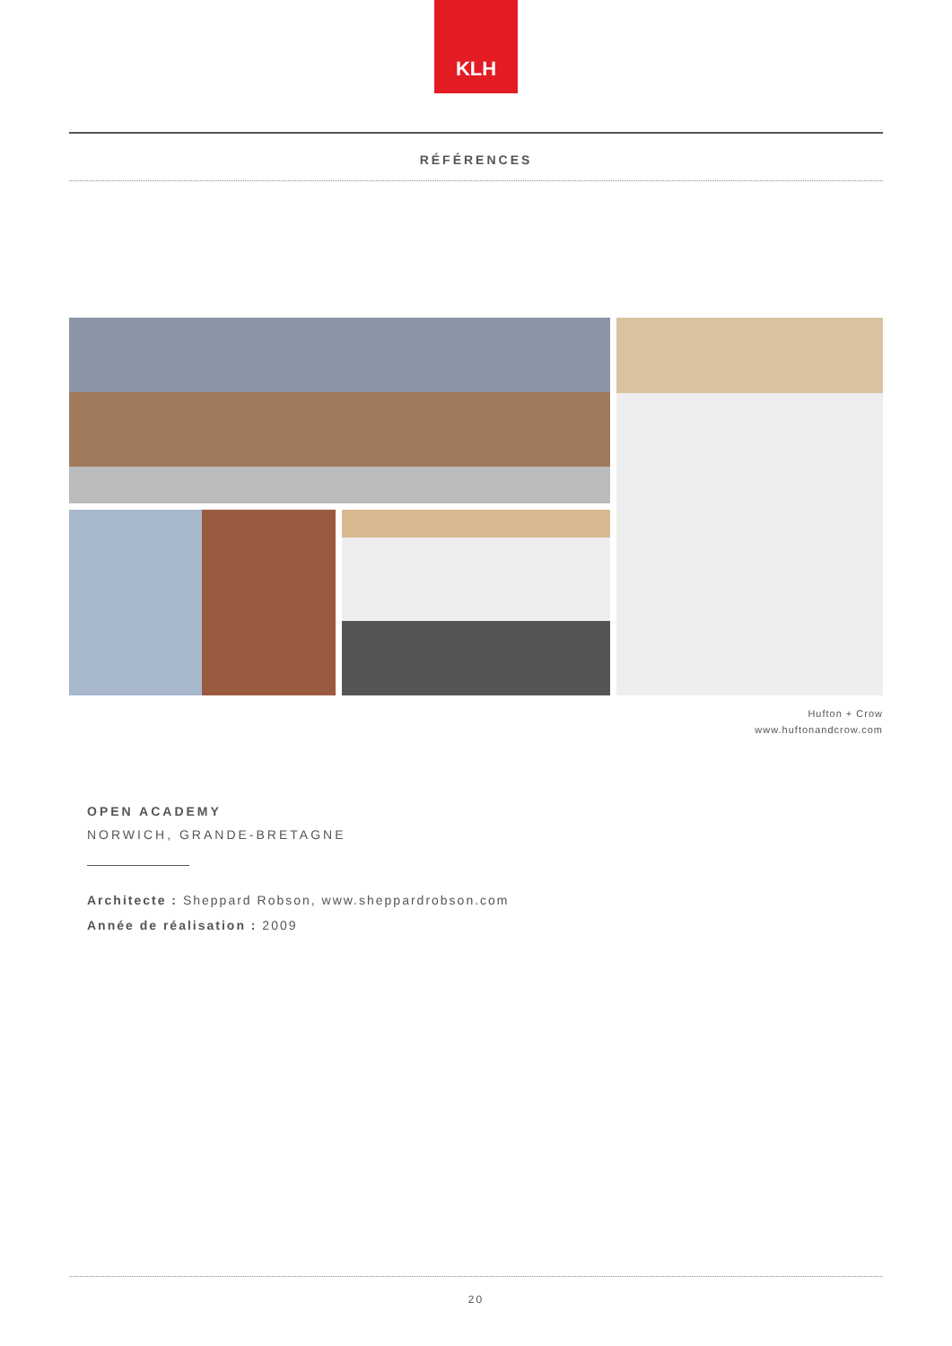KLH
RÉFÉRENCES
Hufton + Crow
www.huftonandcrow.com
OPEN ACADEMY
NORWICH, GRANDE-BRETAGNE
Architecte : Sheppard Robson, www.sheppardrobson.com
Année de réalisation : 2009
20